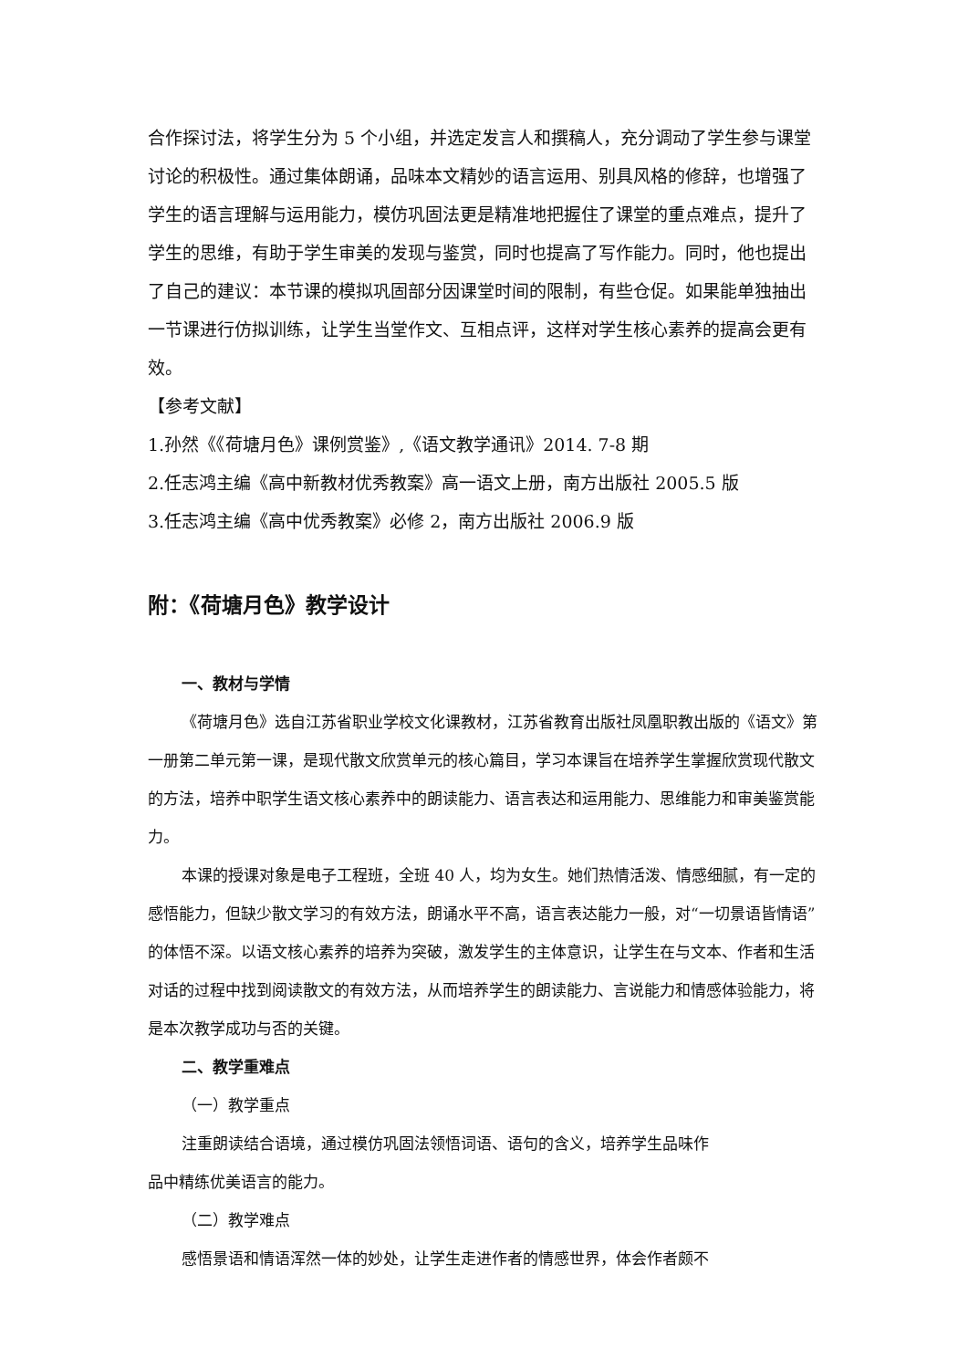合作探讨法，将学生分为 5 个小组，并选定发言人和撰稿人，充分调动了学生参与课堂讨论的积极性。通过集体朗诵，品味本文精妙的语言运用、别具风格的修辞，也增强了学生的语言理解与运用能力，模仿巩固法更是精准地把握住了课堂的重点难点，提升了学生的思维，有助于学生审美的发现与鉴赏，同时也提高了写作能力。同时，他也提出了自己的建议：本节课的模拟巩固部分因课堂时间的限制，有些仓促。如果能单独抽出一节课进行仿拟训练，让学生当堂作文、互相点评，这样对学生核心素养的提高会更有效。
【参考文献】
1.孙然《《荷塘月色》课例赏鉴》,《语文教学通讯》2014. 7-8 期
2.任志鸿主编《高中新教材优秀教案》高一语文上册，南方出版社 2005.5 版
3.任志鸿主编《高中优秀教案》必修 2，南方出版社 2006.9 版
附：《荷塘月色》教学设计
一、教材与学情
《荷塘月色》选自江苏省职业学校文化课教材，江苏省教育出版社凤凰职教出版的《语文》第一册第二单元第一课，是现代散文欣赏单元的核心篇目，学习本课旨在培养学生掌握欣赏现代散文的方法，培养中职学生语文核心素养中的朗读能力、语言表达和运用能力、思维能力和审美鉴赏能力。
本课的授课对象是电子工程班，全班 40 人，均为女生。她们热情活泼、情感细腻，有一定的感悟能力，但缺少散文学习的有效方法，朗诵水平不高，语言表达能力一般，对“一切景语皆情语”的体悟不深。以语文核心素养的培养为突破，激发学生的主体意识，让学生在与文本、作者和生活对话的过程中找到阅读散文的有效方法，从而培养学生的朗读能力、言说能力和情感体验能力，将是本次教学成功与否的关键。
二、教学重难点
（一）教学重点
注重朗读结合语境，通过模仿巩固法领悟词语、语句的含义，培养学生品味作
品中精练优美语言的能力。
（二）教学难点
感悟景语和情语浑然一体的妙处，让学生走进作者的情感世界，体会作者颇不